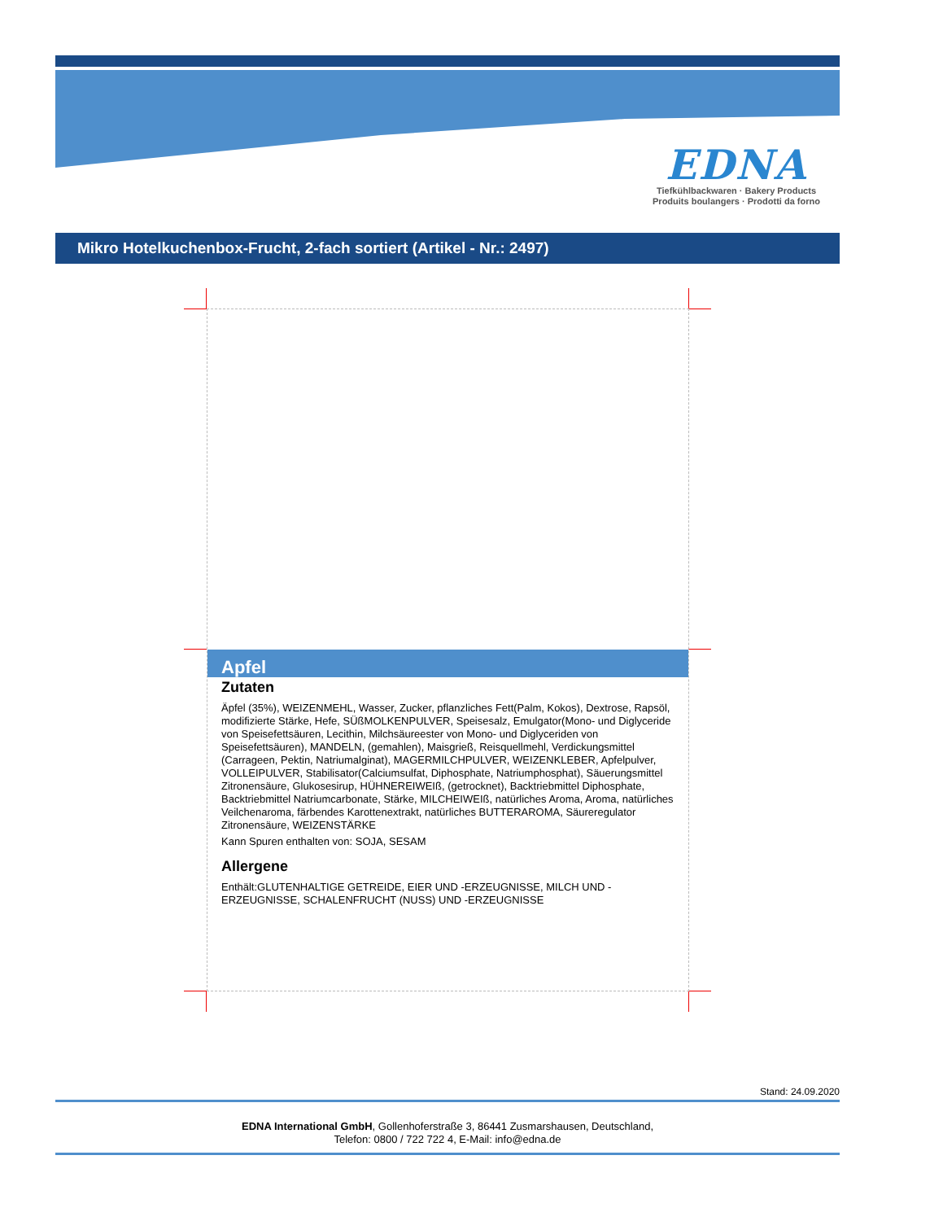EDNA
Tiefkühlbackwaren · Bakery Products
Produits boulangers · Prodotti da forno
Mikro Hotelkuchenbox-Frucht, 2-fach sortiert (Artikel - Nr.: 2497)
Apfel
Zutaten
Äpfel (35%), WEIZENMEHL, Wasser, Zucker, pflanzliches Fett(Palm, Kokos), Dextrose, Rapsöl, modifizierte Stärke, Hefe, SÜßMOLKENPULVER, Speisesalz, Emulgator(Mono- und Diglyceride von Speisefettsäuren, Lecithin, Milchsäureester von Mono- und Diglyceriden von Speisefettsäuren), MANDELN, (gemahlen), Maisgrieß, Reisquellmehl, Verdickungsmittel (Carrageen, Pektin, Natriumalginat), MAGERMILCHPULVER, WEIZENKLEBER, Apfelpulver, VOLLEIPULVER, Stabilisator(Calciumsulfat, Diphosphate, Natriumphosphat), Säuerungsmittel Zitronensäure, Glukosesirup, HÜHNEREIWEIß, (getrocknet), Backtriebmittel Diphosphate, Backtriebmittel Natriumcarbonate, Stärke, MILCHEIWEIß, natürliches Aroma, Aroma, natürliches Veilchenaroma, färbendes Karottenextrakt, natürliches BUTTERAROMA, Säureregulator Zitronensäure, WEIZENSTÄRKE
Kann Spuren enthalten von: SOJA, SESAM
Allergene
Enthält:GLUTENHALTIGE GETREIDE, EIER UND -ERZEUGNISSE, MILCH UND -ERZEUGNISSE, SCHALENFRUCHT (NUSS) UND -ERZEUGNISSE
Stand: 24.09.2020
EDNA International GmbH, Gollenhoferstraße 3, 86441 Zusmarshausen, Deutschland,
Telefon: 0800 / 722 722 4, E-Mail: info@edna.de